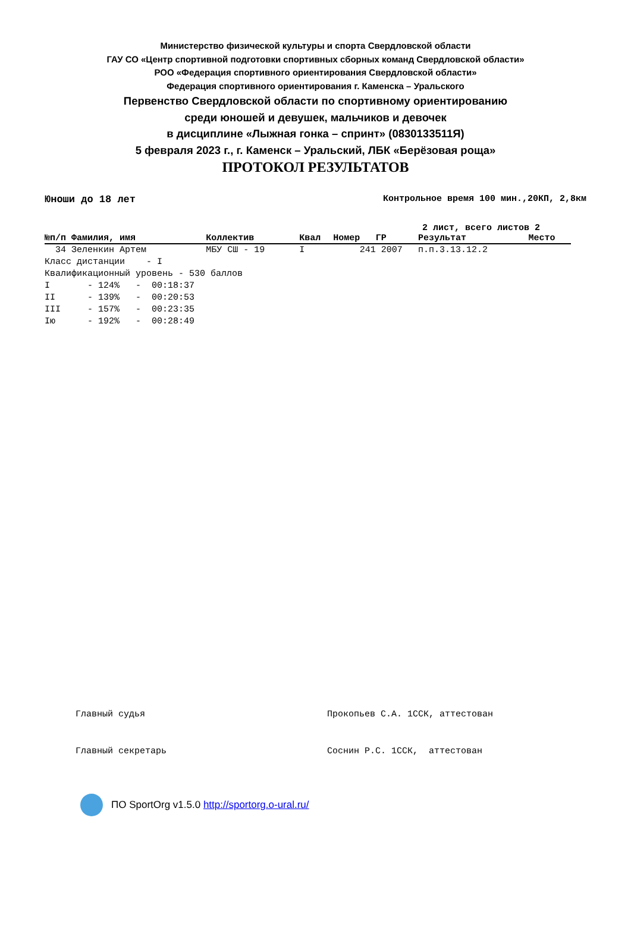Министерство физической культуры и спорта Свердловской области
ГАУ СО «Центр спортивной подготовки спортивных сборных команд Свердловской области»
РОО «Федерация спортивного ориентирования Свердловской области»
Федерация спортивного ориентирования г. Каменска – Уральского
Первенство Свердловской области по спортивному ориентированию
среди юношей и девушек, мальчиков и девочек
в дисциплине «Лыжная гонка – спринт» (0830133511Я)
5 февраля 2023 г., г. Каменск – Уральский, ЛБК «Берёзовая роща»
ПРОТОКОЛ РЕЗУЛЬТАТОВ
Юноши до 18 лет Контрольное время 100 мин.,20КП, 2,8км
2 лист, всего листов 2
| №п/п Фамилия, имя | Коллектив | Квал | Номер | ГР | Результат | Место |
| --- | --- | --- | --- | --- | --- | --- |
| 34 Зеленкин Артем | МБУ СШ - 19 | I | 241 | 2007 | п.п.3.13.12.2 | |
Класс дистанции    - I
Квалификационный уровень - 530 баллов
I       - 124%   -  00:18:37
II      - 139%   -  00:20:53
III     - 157%   -  00:23:35
Iю      - 192%   -  00:28:49
Главный судья Прокопьев С.А. 1ССК, аттестован Главный секретарь Соснин Р.С. 1ССК, аттестован
ПО SportOrg v1.5.0 http://sportorg.o-ural.ru/